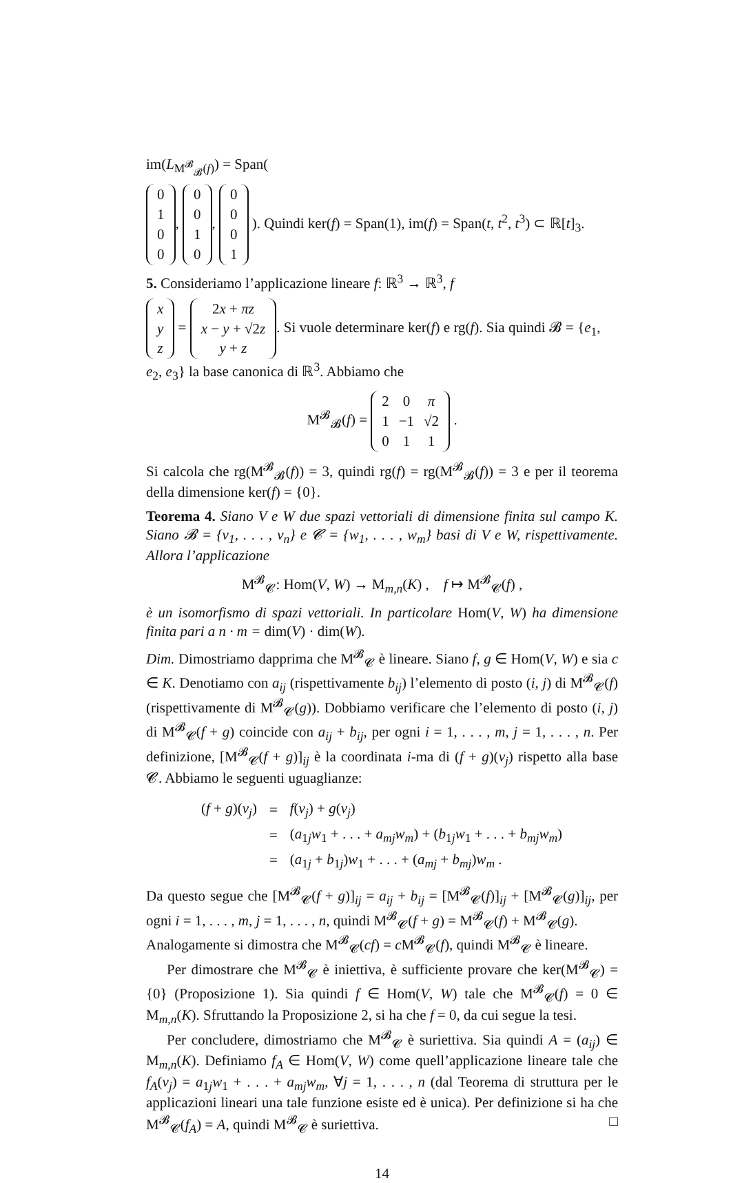im(L<sub>M<sup>𝓑</sup><sub>𝓑</sub>(f)</sub>) = Span(
| 0 |
| 1 |
| 0 |
| 0 |
,
| 0 |
| 0 |
| 1 |
| 0 |
,
| 0 |
| 0 |
| 0 |
| 1 |
). Quindi ker(f) = Span(1), im(f) = Span(t, t<sup>2</sup>, t<sup>3</sup>) ⊂ ℝ[t]<sub>3</sub>.
5. Consideriamo l’applicazione lineare f: ℝ<sup>3</sup> → ℝ<sup>3</sup>, f
| x |
| y |
| z |
=
| 2 x + πz |
| x − y + √2 z |
| y + z |
. Si vuole determinare ker(f) e rg(f). Sia quindi 𝓑 = {e<sub>1</sub>, e<sub>2</sub>, e<sub>3</sub>} la base canonica di ℝ<sup>3</sup>. Abbiamo che
M<sup>𝓑</sup><sub>𝓑</sub>(f) =
| 2 | 0 | π |
| 1 | −1 | √2 |
| 0 | 1 | 1 |
.
Si calcola che rg(M<sup>𝓑</sup><sub>𝓑</sub>(f)) = 3, quindi rg(f) = rg(M<sup>𝓑</sup><sub>𝓑</sub>(f)) = 3 e per il teorema della dimensione ker(f) = {0}.
Teorema 4. Siano V e W due spazi vettoriali di dimensione finita sul campo K. Siano 𝓑 = {v<sub>1</sub>, . . . , v<sub>n</sub>} e 𝓒 = {w<sub>1</sub>, . . . , w<sub>m</sub>} basi di V e W, rispettivamente. Allora l’applicazione
M<sup>𝓑</sup><sub>𝓒</sub>: Hom(V, W) → M<sub>m,n</sub>(K) , f ↦ M<sup>𝓑</sup><sub>𝓒</sub>(f) ,
è un isomorfismo di spazi vettoriali. In particolare Hom(V, W) ha dimensione finita pari a n · m = dim(V) · dim(W).
Dim. Dimostriamo dapprima che M<sup>𝓑</sup><sub>𝓒</sub> è lineare. Siano f, g ∈ Hom(V, W) e sia c ∈ K. Denotiamo con a<sub>ij</sub> (rispettivamente b<sub>ij</sub>) l’elemento di posto (i, j) di M<sup>𝓑</sup><sub>𝓒</sub>(f) (rispettivamente di M<sup>𝓑</sup><sub>𝓒</sub>(g)). Dobbiamo verificare che l’elemento di posto (i, j) di M<sup>𝓑</sup><sub>𝓒</sub>(f + g) coincide con a<sub>ij</sub> + b<sub>ij</sub>, per ogni i = 1, . . . , m, j = 1, . . . , n. Per definizione, [M<sup>𝓑</sup><sub>𝓒</sub>(f + g)]<sub>ij</sub> è la coordinata i-ma di (f + g)(v<sub>j</sub>) rispetto alla base 𝓒. Abbiamo le seguenti uguaglianze:
| ( f + g )( v<sub>j</sub> ) | = | f ( v<sub>j</sub> ) + g ( v<sub>j</sub> ) |
| | = | ( a<sub>1j</sub> w<sub>1</sub> + . . . + a<sub>mj</sub>w<sub>m</sub> ) + ( b<sub>1j</sub> w<sub>1</sub> + . . . + b<sub>mj</sub>w<sub>m</sub> ) |
| | = | ( a<sub>1j</sub> + b<sub>1j</sub>) w<sub>1</sub> + . . . + ( a<sub>mj</sub> + b<sub>mj</sub> ) w<sub>m</sub> . |
Da questo segue che [M<sup>𝓑</sup><sub>𝓒</sub>(f + g)]<sub>ij</sub> = a<sub>ij</sub> + b<sub>ij</sub> = [M<sup>𝓑</sup><sub>𝓒</sub>(f)]<sub>ij</sub> + [M<sup>𝓑</sup><sub>𝓒</sub>(g)]<sub>ij</sub>, per ogni i = 1, . . . , m, j = 1, . . . , n, quindi M<sup>𝓑</sup><sub>𝓒</sub>(f + g) = M<sup>𝓑</sup><sub>𝓒</sub>(f) + M<sup>𝓑</sup><sub>𝓒</sub>(g).
Analogamente si dimostra che M<sup>𝓑</sup><sub>𝓒</sub>(cf) = c M<sup>𝓑</sup><sub>𝓒</sub>(f), quindi M<sup>𝓑</sup><sub>𝓒</sub> è lineare.
Per dimostrare che M<sup>𝓑</sup><sub>𝓒</sub> è iniettiva, è sufficiente provare che ker(M<sup>𝓑</sup><sub>𝓒</sub>) = {0} (Proposizione 1). Sia quindi f ∈ Hom(V, W) tale che M<sup>𝓑</sup><sub>𝓒</sub>(f) = 0 ∈ M<sub>m,n</sub>(K). Sfruttando la Proposizione 2, si ha che f = 0, da cui segue la tesi.
Per concludere, dimostriamo che M<sup>𝓑</sup><sub>𝓒</sub> è suriettiva. Sia quindi A = (a<sub>ij</sub>) ∈ M<sub>m,n</sub>(K). Definiamo f<sub>A</sub> ∈ Hom(V, W) come quell’applicazione lineare tale che f<sub>A</sub>(v<sub>j</sub>) = a<sub>1j</sub>w<sub>1</sub> + . . . + a<sub>mj</sub>w<sub>m</sub>, ∀j = 1, . . . , n (dal Teorema di struttura per le applicazioni lineari una tale funzione esiste ed è unica). Per definizione si ha che M<sup>𝓑</sup><sub>𝓒</sub>(f<sub>A</sub>) = A, quindi M<sup>𝓑</sup><sub>𝓒</sub> è suriettiva. □
14